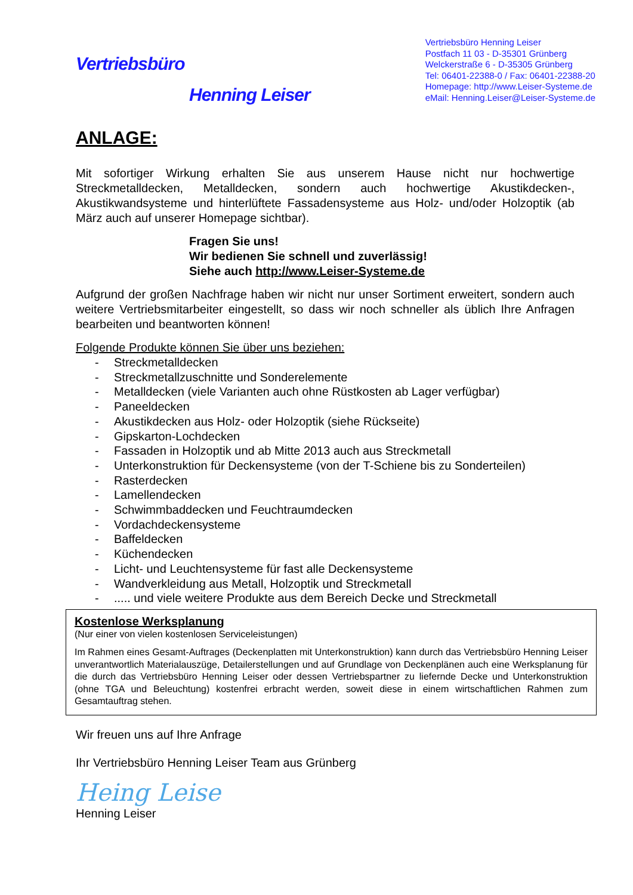Vertriebsbüro
Henning Leiser
Vertriebsbüro Henning Leiser
Postfach 11 03 - D-35301 Grünberg
Welckerstraße 6 - D-35305 Grünberg
Tel: 06401-22388-0 / Fax: 06401-22388-20
Homepage: http://www.Leiser-Systeme.de
eMail: Henning.Leiser@Leiser-Systeme.de
ANLAGE:
Mit sofortiger Wirkung erhalten Sie aus unserem Hause nicht nur hochwertige Streckmetalldecken, Metalldecken, sondern auch hochwertige Akustikdecken-, Akustikwandsysteme und hinterlüftete Fassadensysteme aus Holz- und/oder Holzoptik (ab März auch auf unserer Homepage sichtbar).
Fragen Sie uns!
Wir bedienen Sie schnell und zuverlässig!
Siehe auch http://www.Leiser-Systeme.de
Aufgrund der großen Nachfrage haben wir nicht nur unser Sortiment erweitert, sondern auch weitere Vertriebsmitarbeiter eingestellt, so dass wir noch schneller als üblich Ihre Anfragen bearbeiten und beantworten können!
Folgende Produkte können Sie über uns beziehen:
- Streckmetalldecken
- Streckmetallzuschnitte und Sonderelemente
- Metalldecken (viele Varianten auch ohne Rüstkosten ab Lager verfügbar)
- Paneeldecken
- Akustikdecken aus Holz- oder Holzoptik (siehe Rückseite)
- Gipskarton-Lochdecken
- Fassaden in Holzoptik und ab Mitte 2013 auch aus Streckmetall
- Unterkonstruktion für Deckensysteme (von der T-Schiene bis zu Sonderteilen)
- Rasterdecken
- Lamellendecken
- Schwimmbaddecken und Feuchtraumdecken
- Vordachdeckensysteme
- Baffeldecken
- Küchendecken
- Licht- und Leuchtensysteme für fast alle Deckensysteme
- Wandverkleidung aus Metall, Holzoptik und Streckmetall
-..... und viele weitere Produkte aus dem Bereich Decke und Streckmetall
Kostenlose Werksplanung
(Nur einer von vielen kostenlosen Serviceleistungen)
Im Rahmen eines Gesamt-Auftrages (Deckenplatten mit Unterkonstruktion) kann durch das Vertriebsbüro Henning Leiser unverantwortlich Materialauszüge, Detailerstellungen und auf Grundlage von Deckenplänen auch eine Werksplanung für die durch das Vertriebsbüro Henning Leiser oder dessen Vertriebspartner zu liefernde Decke und Unterkonstruktion (ohne TGA und Beleuchtung) kostenfrei erbracht werden, soweit diese in einem wirtschaftlichen Rahmen zum Gesamtauftrag stehen.
Wir freuen uns auf Ihre Anfrage
Ihr Vertriebsbüro Henning Leiser Team aus Grünberg
Heing Leise
Henning Leiser